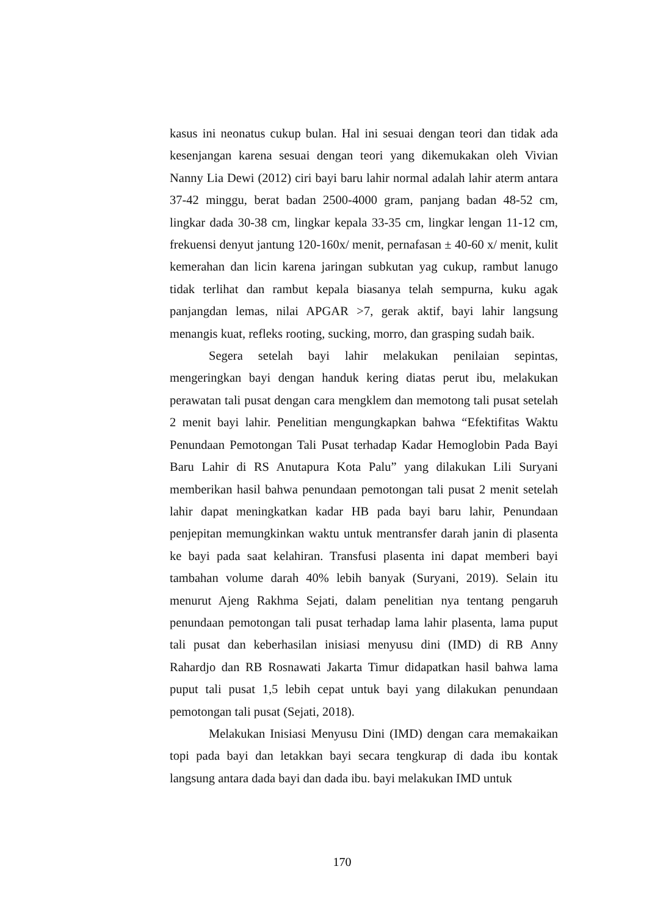kasus ini neonatus cukup bulan. Hal ini sesuai dengan teori dan tidak ada kesenjangan karena sesuai dengan teori yang dikemukakan oleh Vivian Nanny Lia Dewi (2012) ciri bayi baru lahir normal adalah lahir aterm antara 37-42 minggu, berat badan 2500-4000 gram, panjang badan 48-52 cm, lingkar dada 30-38 cm, lingkar kepala 33-35 cm, lingkar lengan 11-12 cm, frekuensi denyut jantung 120-160x/ menit, pernafasan ± 40-60 x/ menit, kulit kemerahan dan licin karena jaringan subkutan yag cukup, rambut lanugo tidak terlihat dan rambut kepala biasanya telah sempurna, kuku agak panjangdan lemas, nilai APGAR >7, gerak aktif, bayi lahir langsung menangis kuat, refleks rooting, sucking, morro, dan grasping sudah baik.
Segera setelah bayi lahir melakukan penilaian sepintas, mengeringkan bayi dengan handuk kering diatas perut ibu, melakukan perawatan tali pusat dengan cara mengklem dan memotong tali pusat setelah 2 menit bayi lahir. Penelitian mengungkapkan bahwa “Efektifitas Waktu Penundaan Pemotongan Tali Pusat terhadap Kadar Hemoglobin Pada Bayi Baru Lahir di RS Anutapura Kota Palu” yang dilakukan Lili Suryani memberikan hasil bahwa penundaan pemotongan tali pusat 2 menit setelah lahir dapat meningkatkan kadar HB pada bayi baru lahir, Penundaan penjepitan memungkinkan waktu untuk mentransfer darah janin di plasenta ke bayi pada saat kelahiran. Transfusi plasenta ini dapat memberi bayi tambahan volume darah 40% lebih banyak (Suryani, 2019). Selain itu menurut Ajeng Rakhma Sejati, dalam penelitian nya tentang pengaruh penundaan pemotongan tali pusat terhadap lama lahir plasenta, lama puput tali pusat dan keberhasilan inisiasi menyusu dini (IMD) di RB Anny Rahardjo dan RB Rosnawati Jakarta Timur didapatkan hasil bahwa lama puput tali pusat 1,5 lebih cepat untuk bayi yang dilakukan penundaan pemotongan tali pusat (Sejati, 2018).
Melakukan Inisiasi Menyusu Dini (IMD) dengan cara memakaikan topi pada bayi dan letakkan bayi secara tengkurap di dada ibu kontak langsung antara dada bayi dan dada ibu. bayi melakukan IMD untuk
170